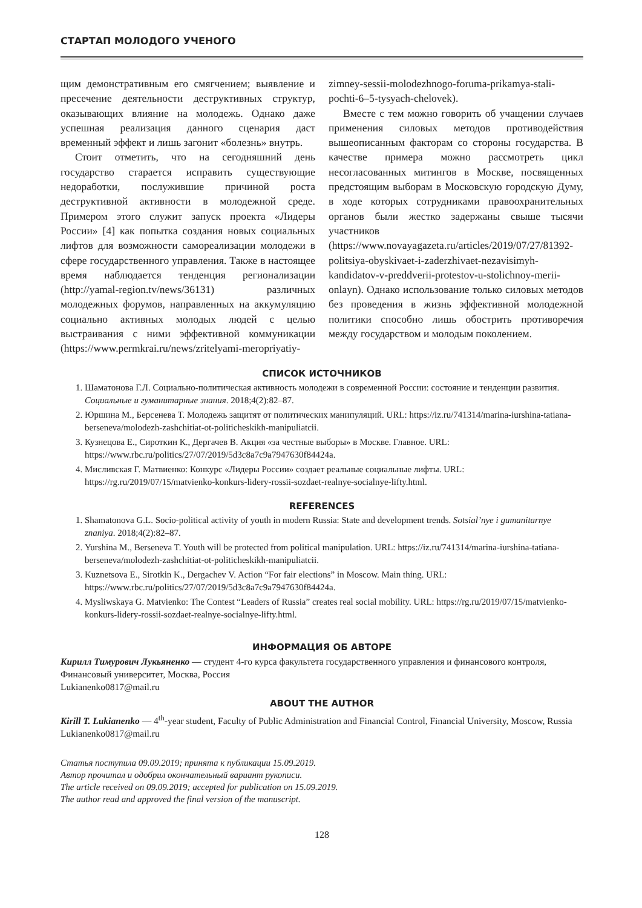СТАРТАП МОЛОДОГО УЧЕНОГО
щим демонстративным его смягчением; выявление и пресечение деятельности деструктивных структур, оказывающих влияние на молодежь. Однако даже успешная реализация данного сценария даст временный эффект и лишь загонит «болезнь» внутрь.
Стоит отметить, что на сегодняшний день государство старается исправить существующие недоработки, послужившие причиной роста деструктивной активности в молодежной среде. Примером этого служит запуск проекта «Лидеры России» [4] как попытка создания новых социальных лифтов для возможности самореализации молодежи в сфере государственного управления. Также в настоящее время наблюдается тенденция регионализации (http://yamal-region.tv/news/36131) различных молодежных форумов, направленных на аккумуляцию социально активных молодых людей с целью выстраивания с ними эффектив­ной коммуникации (https://www.permkrai.ru/news/zritelyami-meropriyatiy-zimney-sessii-molodezhnogo-foruma-prikamya-stali-pochti-6–5-tysyach-chelovek).
Вместе с тем можно говорить об учащении случаев применения силовых методов противодействия вышеописанным факторам со стороны государства. В качестве примера можно рассмотреть цикл несогласованных митингов в Москве, посвященных предстоящим выборам в Московскую городскую Думу, в ходе которых сотрудниками правоохранительных органов были жестко задержаны свыше тысячи участников (https://www.novayagazeta.ru/articles/2019/07/27/81392-politsiya-obyskivaet-i-zaderzhivaet-nezavisimyh-kandidatov-v-preddverii-protestov-u-stolichnoy-merii-onlayn). Однако использование только силовых методов без проведения в жизнь эффективной молодежной политики способно лишь обострить противоречия между государством и молодым поколением.
СПИСОК ИСТОЧНИКОВ
1. Шаматонова Г.Л. Социально-политическая активность молодежи в современной России: состояние и тенденции развития. Социальные и гуманитарные знания. 2018;4(2):82–87.
2. Юршина М., Берсенева Т. Молодежь защитят от политических манипуляций. URL: https://iz.ru/741314/marina-iurshina-tatiana-berseneva/molodezh-zashchitiat-ot-politicheskikh-manipuliatcii.
3. Кузнецова Е., Сироткин К., Дергачев В. Акция «за честные выборы» в Москве. Главное. URL: https://www.rbc.ru/politics/27/07/2019/5d3c8a7c9a7947630f84424a.
4. Мисливская Г. Матвиенко: Конкурс «Лидеры России» создает реальные социальные лифты. URL: https://rg.ru/2019/07/15/matvienko-konkurs-lidery-rossii-sozdaet-realnye-socialnye-lifty.html.
REFERENCES
1. Shamatonova G.L. Socio-political activity of youth in modern Russia: State and development trends. Sotsial’nye i gumanitarnye znaniya. 2018;4(2):82–87.
2. Yurshina M., Berseneva T. Youth will be protected from political manipulation. URL: https://iz.ru/741314/marina-iurshina-tatiana-berseneva/molodezh-zashchitiat-ot-politicheskikh-manipuliatcii.
3. Kuznetsova E., Sirotkin K., Dergachev V. Action “For fair elections” in Moscow. Main thing. URL: https://www.rbc.ru/politics/27/07/2019/5d3c8a7c9a7947630f84424a.
4. Mysliwskaya G. Matvienko: The Contest “Leaders of Russia” creates real social mobility. URL: https://rg.ru/2019/07/15/matvienko-konkurs-lidery-rossii-sozdaet-realnye-socialnye-lifty.html.
ИНФОРМАЦИЯ ОБ АВТОРЕ
Кирилл Тимурович Лукьяненко — студент 4-го курса факультета государственного управления и финансового контроля, Финансовый университет, Москва, Россия
Lukianenko0817@mail.ru
ABOUT THE AUTHOR
Kirill T. Lukianenko — 4<sup>th</sup>-year student, Faculty of Public Administration and Financial Control, Financial University, Moscow, Russia
Lukianenko0817@mail.ru
Статья поступила 09.09.2019; принята к публикации 15.09.2019.
Автор прочитал и одобрил окончательный вариант рукописи.
The article received on 09.09.2019; accepted for publication on 15.09.2019.
The author read and approved the final version of the manuscript.
128